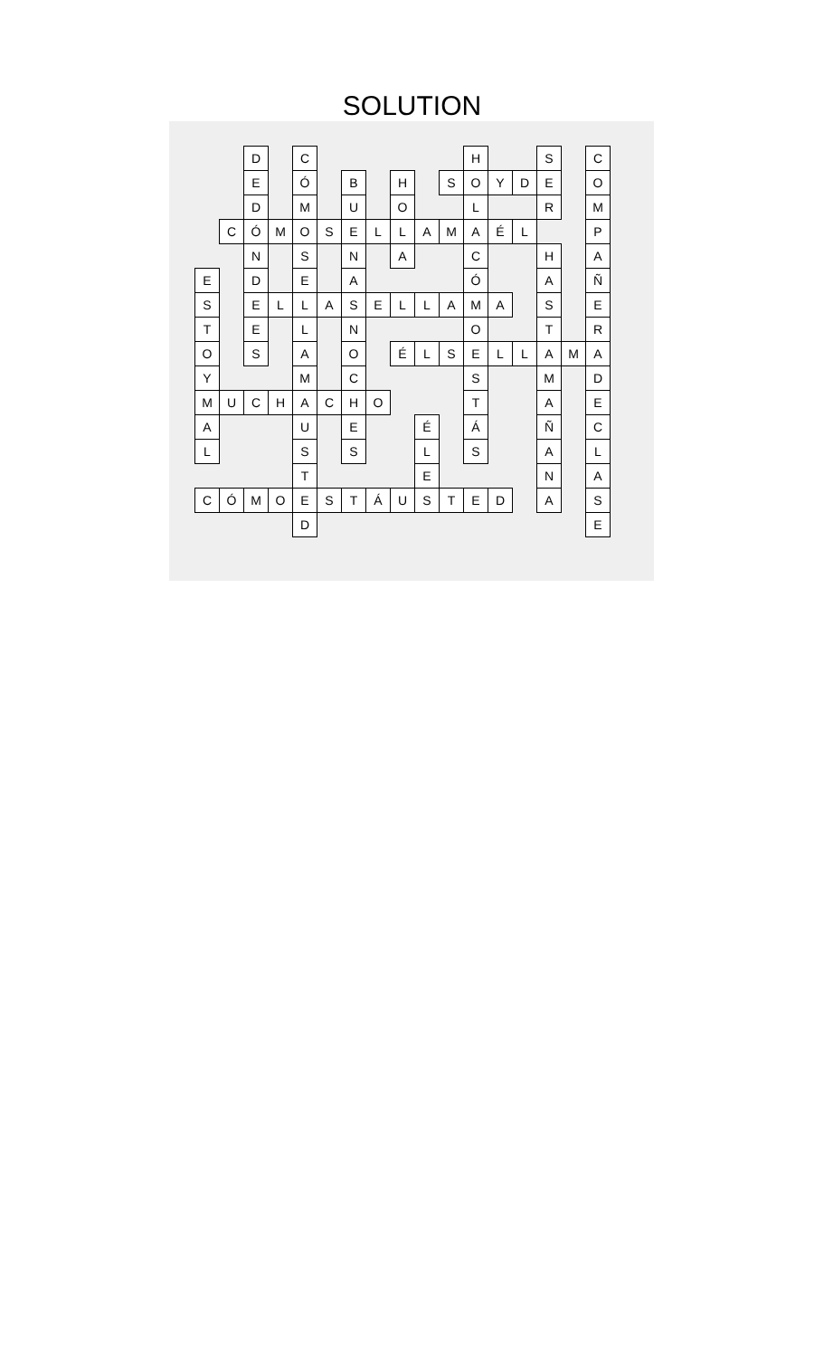SOLUTION
| | | D | | C | | | | | | | H | | | S | | C |
| | | E | | Ó | | B | | H | | S | O | Y | D | E | | O |
| | | D | | M | | U | | O | | | L | | | R | | M |
| | C | Ó | M | O | S | E | L | L | A | M | A | É | L | | | P |
| | | N | | S | | N | | A | | | C | | | H | | A |
| E | | D | | E | | A | | | | | Ó | | | A | | Ñ |
| S | | E | L | L | A | S | E | L | L | A | M | A | | S | | E |
| T | | E | | L | | N | | | | | O | | | T | | R |
| O | | S | | A | | O | | É | L | S | E | L | L | A | M | A |
| Y | | | | M | | C | | | | | S | | | M | | D |
| M | U | C | H | A | C | H | O | | | | T | | | A | | E |
| A | | | | U | | E | | | É | | Á | | | Ñ | | C |
| L | | | | S | | S | | | L | | S | | | A | | L |
| | | | | T | | | | | E | | | | | N | | A |
| C | Ó | M | O | E | S | T | Á | U | S | T | E | D | | A | | S |
| | | | | D | | | | | | | | | | | | E |